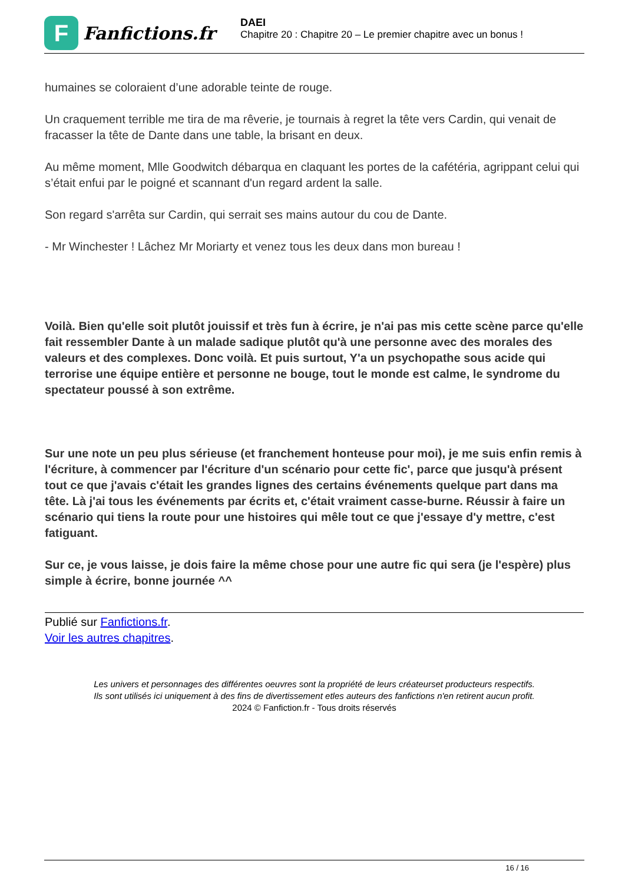F
Fanfictions.fr
DAEI
Chapitre 20 : Chapitre 20 – Le premier chapitre avec un bonus !
humaines se coloraient d’une adorable teinte de rouge.
Un craquement terrible me tira de ma rêverie, je tournais à regret la tête vers Cardin, qui venait de fracasser la tête de Dante dans une table, la brisant en deux.
Au même moment, Mlle Goodwitch débarqua en claquant les portes de la cafétéria, agrippant celui qui s’était enfui par le poigné et scannant d'un regard ardent la salle.
Son regard s'arrêta sur Cardin, qui serrait ses mains autour du cou de Dante.
- Mr Winchester ! Lâchez Mr Moriarty et venez tous les deux dans mon bureau !
Voilà. Bien qu'elle soit plutôt jouissif et très fun à écrire, je n'ai pas mis cette scène parce qu'elle fait ressembler Dante à un malade sadique plutôt qu'à une personne avec des morales des valeurs et des complexes. Donc voilà. Et puis surtout, Y'a un psychopathe sous acide qui terrorise une équipe entière et personne ne bouge, tout le monde est calme, le syndrome du spectateur poussé à son extrême.
Sur une note un peu plus sérieuse (et franchement honteuse pour moi), je me suis enfin remis à l'écriture, à commencer par l'écriture d'un scénario pour cette fic', parce que jusqu'à présent tout ce que j'avais c'était les grandes lignes des certains événements quelque part dans ma tête. Là j'ai tous les événements par écrits et, c'était vraiment casse-burne. Réussir à faire un scénario qui tiens la route pour une histoires qui mêle tout ce que j'essaye d'y mettre, c'est fatiguant.
Sur ce, je vous laisse, je dois faire la même chose pour une autre fic qui sera (je l'espère) plus simple à écrire, bonne journée ^^
Publié sur Fanfictions.fr.
Voir les autres chapitres.
Les univers et personnages des différentes oeuvres sont la propriété de leurs créateurset producteurs respectifs.
Ils sont utilisés ici uniquement à des fins de divertissement etles auteurs des fanfictions n'en retirent aucun profit.
2024 © Fanfiction.fr - Tous droits réservés
16 / 16